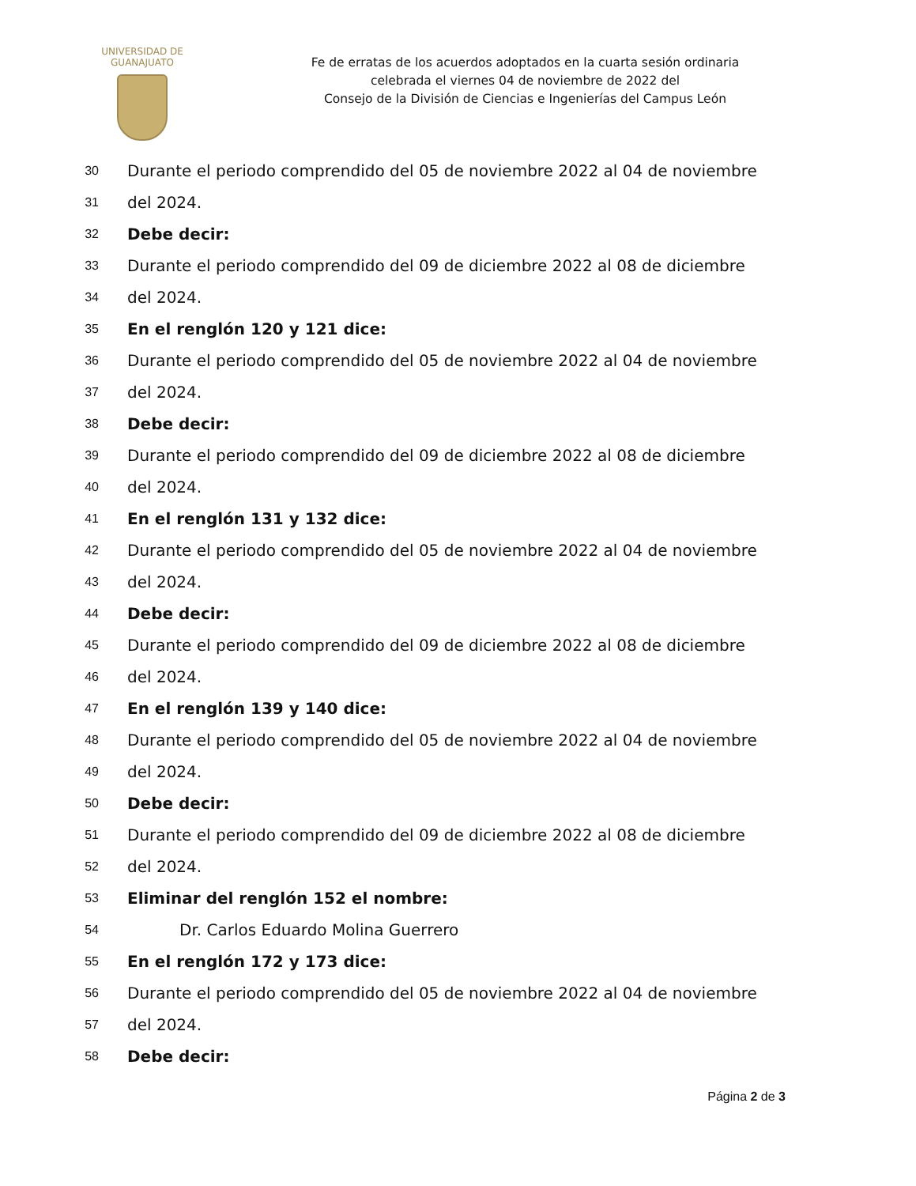UNIVERSIDAD DE
GUANAJUATO
Fe de erratas de los acuerdos adoptados en la cuarta sesión ordinaria
celebrada el viernes 04 de noviembre de 2022 del
Consejo de la División de Ciencias e Ingenierías del Campus León
30 Durante el periodo comprendido del 05 de noviembre 2022 al 04 de noviembre
31 del 2024.
32 Debe decir:
33 Durante el periodo comprendido del 09 de diciembre 2022 al 08 de diciembre
34 del 2024.
35 En el renglón 120 y 121 dice:
36 Durante el periodo comprendido del 05 de noviembre 2022 al 04 de noviembre
37 del 2024.
38 Debe decir:
39 Durante el periodo comprendido del 09 de diciembre 2022 al 08 de diciembre
40 del 2024.
41 En el renglón 131 y 132 dice:
42 Durante el periodo comprendido del 05 de noviembre 2022 al 04 de noviembre
43 del 2024.
44 Debe decir:
45 Durante el periodo comprendido del 09 de diciembre 2022 al 08 de diciembre
46 del 2024.
47 En el renglón 139 y 140 dice:
48 Durante el periodo comprendido del 05 de noviembre 2022 al 04 de noviembre
49 del 2024.
50 Debe decir:
51 Durante el periodo comprendido del 09 de diciembre 2022 al 08 de diciembre
52 del 2024.
53 Eliminar del renglón 152 el nombre:
54 Dr. Carlos Eduardo Molina Guerrero
55 En el renglón 172 y 173 dice:
56 Durante el periodo comprendido del 05 de noviembre 2022 al 04 de noviembre
57 del 2024.
58 Debe decir:
Página 2 de 3